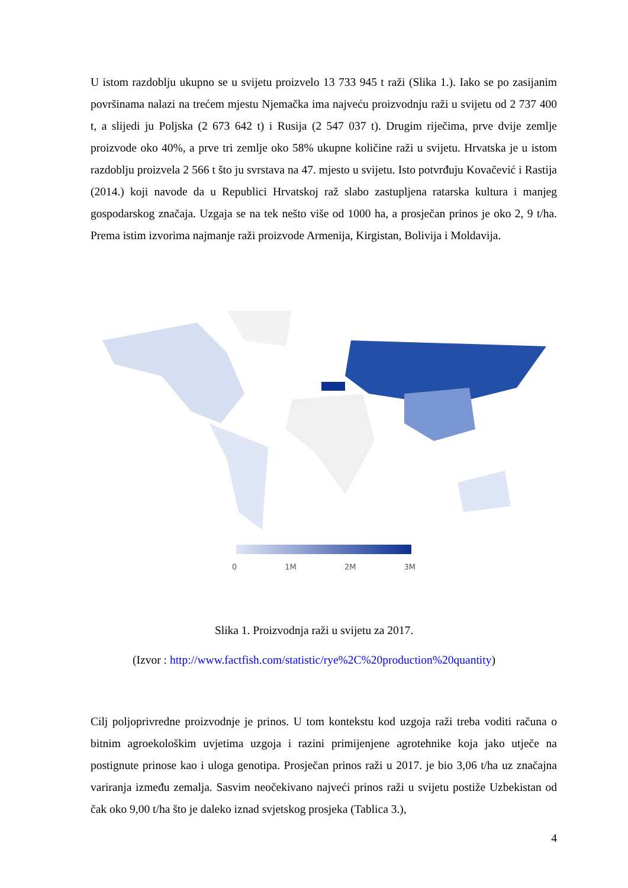U istom razdoblju ukupno se u svijetu proizvelo 13 733 945 t raži (Slika 1.). Iako se po zasijanim površinama nalazi na trećem mjestu Njemačka ima najveću proizvodnju raži u svijetu od 2 737 400 t, a slijedi ju Poljska (2 673 642 t) i Rusija (2 547 037 t). Drugim riječima, prve dvije zemlje proizvode oko 40%, a prve tri zemlje oko 58% ukupne količine raži u svijetu. Hrvatska je u istom razdoblju proizvela 2 566 t što ju svrstava na 47. mjesto u svijetu. Isto potvrđuju Kovačević i Rastija (2014.) koji navode da u Republici Hrvatskoj raž slabo zastupljena ratarska kultura i manjeg gospodarskog značaja. Uzgaja se na tek nešto više od 1000 ha, a prosječan prinos je oko 2, 9 t/ha. Prema istim izvorima najmanje raži proizvode Armenija, Kirgistan, Bolivija i Moldavija.
0 1M 2M 3M
Slika 1. Proizvodnja raži u svijetu za 2017.
(Izvor : http://www.factfish.com/statistic/rye%2C%20production%20quantity)
Cilj poljoprivredne proizvodnje je prinos. U tom kontekstu kod uzgoja raži treba voditi računa o bitnim agroekološkim uvjetima uzgoja i razini primijenjene agrotehnike koja jako utječe na postignute prinose kao i uloga genotipa. Prosječan prinos raži u 2017. je bio 3,06 t/ha uz značajna variranja između zemalja. Sasvim neočekivano najveći prinos raži u svijetu postiže Uzbekistan od čak oko 9,00 t/ha što je daleko iznad svjetskog prosjeka (Tablica 3.),
4